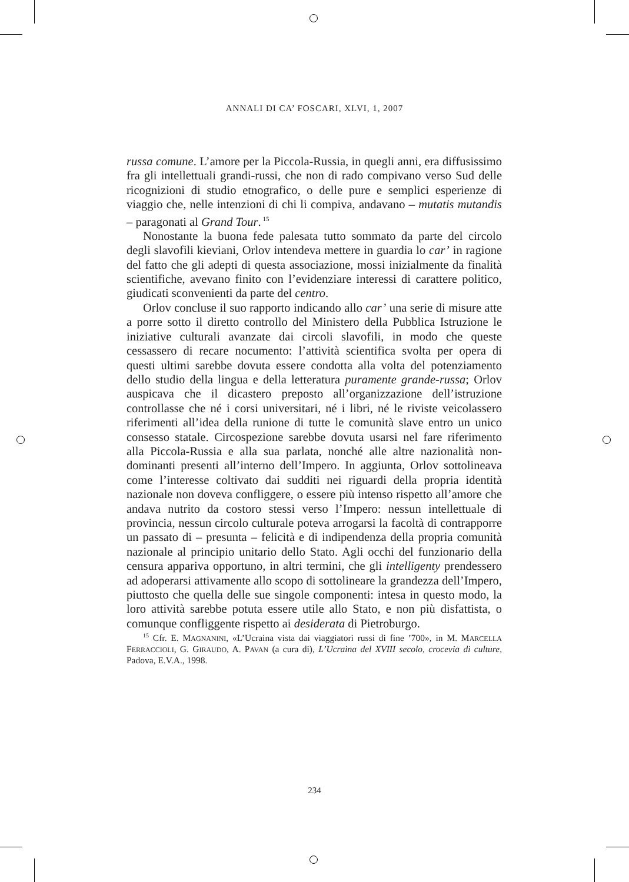ANNALI DI CA’ FOSCARI, XLVI, 1, 2007
russa comune. L’amore per la Piccola-Russia, in quegli anni, era diffusissimo fra gli intellettuali grandi-russi, che non di rado compivano verso Sud delle ricognizioni di studio etnografico, o delle pure e semplici esperienze di viaggio che, nelle intenzioni di chi li compiva, andavano – mutatis mutandis – paragonati al Grand Tour.<sup>15</sup>
Nonostante la buona fede palesata tutto sommato da parte del circolo degli slavofili kieviani, Orlov intendeva mettere in guardia lo car’ in ragione del fatto che gli adepti di questa associazione, mossi inizialmente da finalità scientifiche, avevano finito con l’evidenziare interessi di carattere politico, giudicati sconvenienti da parte del centro.
Orlov concluse il suo rapporto indicando allo car’ una serie di misure atte a porre sotto il diretto controllo del Ministero della Pubblica Istruzione le iniziative culturali avanzate dai circoli slavofili, in modo che queste cessassero di recare nocumento: l’attività scientifica svolta per opera di questi ultimi sarebbe dovuta essere condotta alla volta del potenziamento dello studio della lingua e della letteratura puramente grande-russa; Orlov auspicava che il dicastero preposto all’organizzazione dell’istruzione controllasse che né i corsi universitari, né i libri, né le riviste veicolassero riferimenti all’idea della runione di tutte le comunità slave entro un unico consesso statale. Circospezione sarebbe dovuta usarsi nel fare riferimento alla Piccola-Russia e alla sua parlata, nonché alle altre nazionalità non-dominanti presenti all’interno dell’Impero. In aggiunta, Orlov sottolineava come l’interesse coltivato dai sudditi nei riguardi della propria identità nazionale non doveva confliggere, o essere più intenso rispetto all’amore che andava nutrito da costoro stessi verso l’Impero: nessun intellettuale di provincia, nessun circolo culturale poteva arrogarsi la facoltà di contrapporre un passato di – presunta – felicità e di indipendenza della propria comunità nazionale al principio unitario dello Stato. Agli occhi del funzionario della censura appariva opportuno, in altri termini, che gli intelligenty prendessero ad adoperarsi attivamente allo scopo di sottolineare la grandezza dell’Impero, piuttosto che quella delle sue singole componenti: intesa in questo modo, la loro attività sarebbe potuta essere utile allo Stato, e non più disfattista, o comunque confliggente rispetto ai desiderata di Pietroburgo.
<sup>15</sup> Cfr. E. MAGNANINI, «L’Ucraina vista dai viaggiatori russi di fine ’700», in M. MARCELLA FERRACCIOLI, G. GIRAUDO, A. PAVAN (a cura di), L’Ucraina del XVIII secolo, crocevia di culture, Padova, E.V.A., 1998.
234